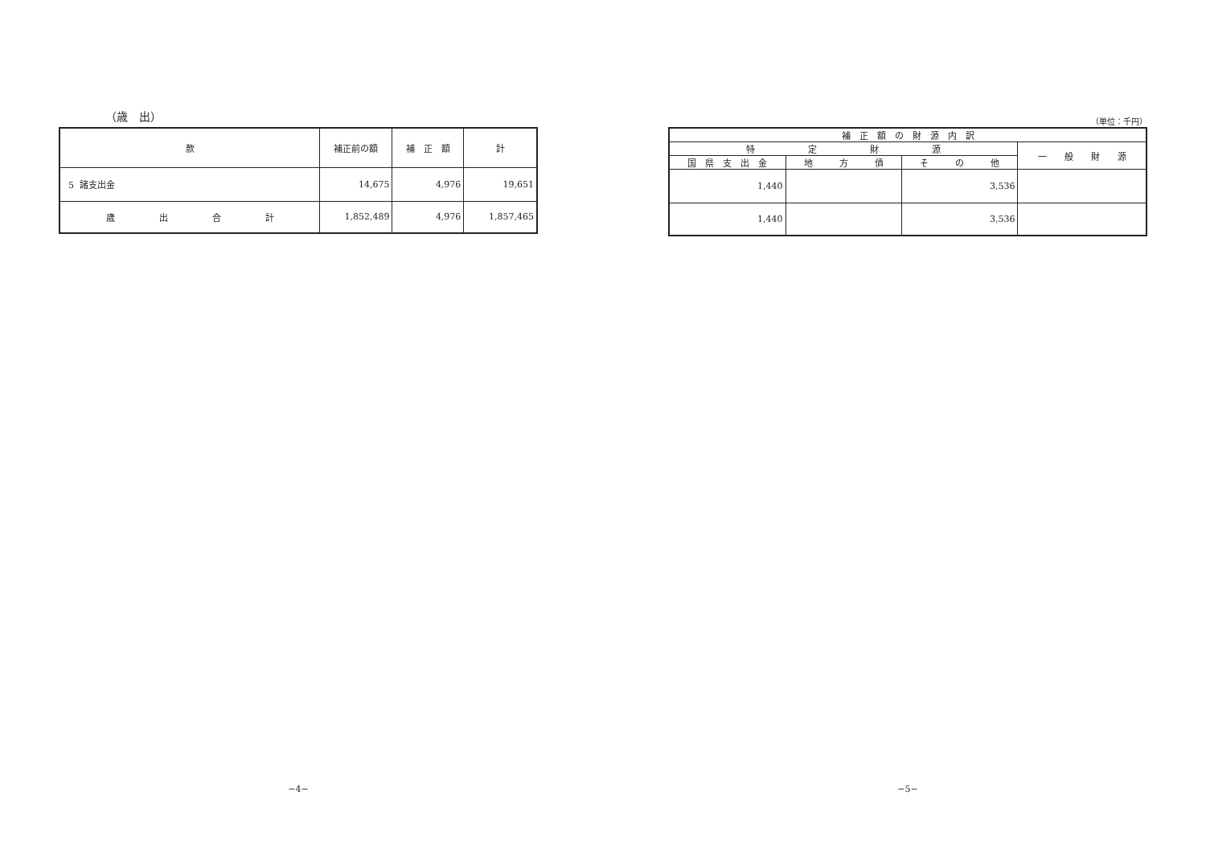（歳　出）
| 款 | 補正前の額 | 補 正 額 | 計 |
| --- | --- | --- | --- |
| 5 諸支出金 | 14,675 | 4,976 | 19,651 |
| 歳 出 合 計 | 1,852,489 | 4,976 | 1,857,465 |
−4−
（単位：千円）
| 補 正 額 の 財 源 内 訳 | | | |
| --- | --- | --- | --- |
| 特 定 財 源 | | | 一 般 財 源 |
| 国 県 支 出 金 | 地 方 債 | そ の 他 | |
| 1,440 | | 3,536 | |
| 1,440 | | 3,536 | |
−5−